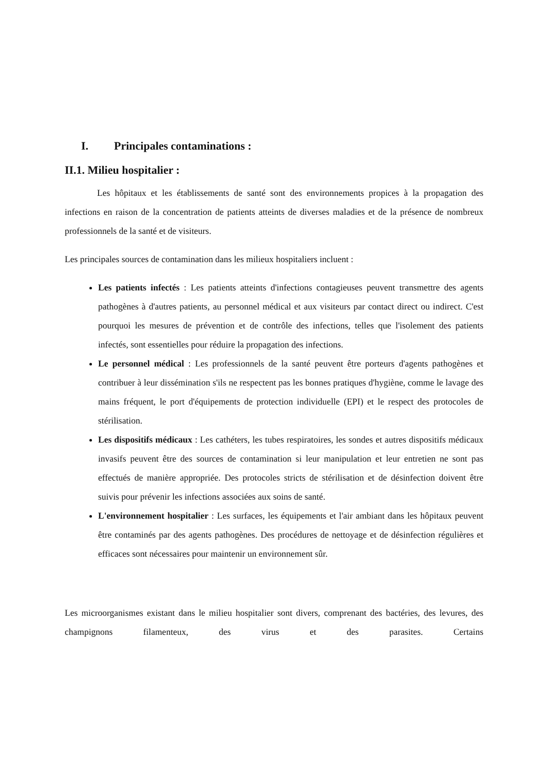I. Principales contaminations :
II.1. Milieu hospitalier :
Les hôpitaux et les établissements de santé sont des environnements propices à la propagation des infections en raison de la concentration de patients atteints de diverses maladies et de la présence de nombreux professionnels de la santé et de visiteurs.
Les principales sources de contamination dans les milieux hospitaliers incluent :
Les patients infectés : Les patients atteints d'infections contagieuses peuvent transmettre des agents pathogènes à d'autres patients, au personnel médical et aux visiteurs par contact direct ou indirect. C'est pourquoi les mesures de prévention et de contrôle des infections, telles que l'isolement des patients infectés, sont essentielles pour réduire la propagation des infections.
Le personnel médical : Les professionnels de la santé peuvent être porteurs d'agents pathogènes et contribuer à leur dissémination s'ils ne respectent pas les bonnes pratiques d'hygiène, comme le lavage des mains fréquent, le port d'équipements de protection individuelle (EPI) et le respect des protocoles de stérilisation.
Les dispositifs médicaux : Les cathéters, les tubes respiratoires, les sondes et autres dispositifs médicaux invasifs peuvent être des sources de contamination si leur manipulation et leur entretien ne sont pas effectués de manière appropriée. Des protocoles stricts de stérilisation et de désinfection doivent être suivis pour prévenir les infections associées aux soins de santé.
L'environnement hospitalier : Les surfaces, les équipements et l'air ambiant dans les hôpitaux peuvent être contaminés par des agents pathogènes. Des procédures de nettoyage et de désinfection régulières et efficaces sont nécessaires pour maintenir un environnement sûr.
Les microorganismes existant dans le milieu hospitalier sont divers, comprenant des bactéries, des levures, des champignons filamenteux, des virus et des parasites. Certains